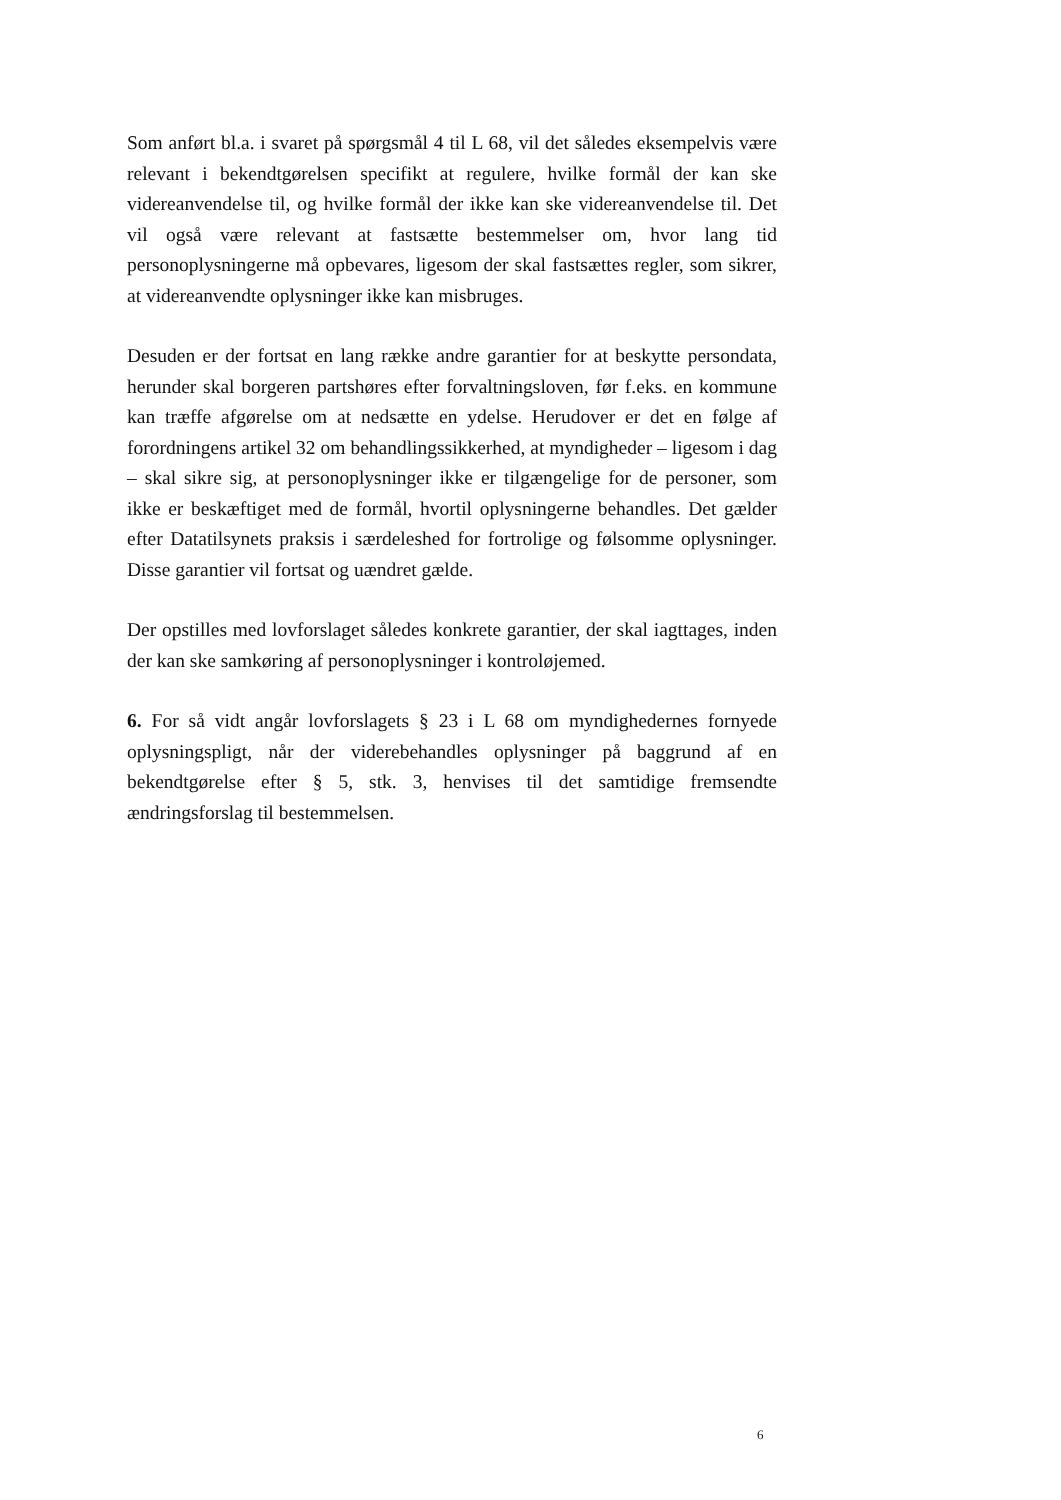Som anført bl.a. i svaret på spørgsmål 4 til L 68, vil det således eksempelvis være relevant i bekendtgørelsen specifikt at regulere, hvilke formål der kan ske videreanvendelse til, og hvilke formål der ikke kan ske videreanvendelse til. Det vil også være relevant at fastsætte bestemmelser om, hvor lang tid personoplysningerne må opbevares, ligesom der skal fastsættes regler, som sikrer, at videreanvendte oplysninger ikke kan misbruges.
Desuden er der fortsat en lang række andre garantier for at beskytte persondata, herunder skal borgeren partshøres efter forvaltningsloven, før f.eks. en kommune kan træffe afgørelse om at nedsætte en ydelse. Herudover er det en følge af forordningens artikel 32 om behandlingssikkerhed, at myndigheder – ligesom i dag – skal sikre sig, at personoplysninger ikke er tilgængelige for de personer, som ikke er beskæftiget med de formål, hvortil oplysningerne behandles. Det gælder efter Datatilsynets praksis i særdeleshed for fortrolige og følsomme oplysninger. Disse garantier vil fortsat og uændret gælde.
Der opstilles med lovforslaget således konkrete garantier, der skal iagttages, inden der kan ske samkøring af personoplysninger i kontroløjemed.
6. For så vidt angår lovforslagets § 23 i L 68 om myndighedernes fornyede oplysningspligt, når der viderebehandles oplysninger på baggrund af en bekendtgørelse efter § 5, stk. 3, henvises til det samtidige fremsendte ændringsforslag til bestemmelsen.
6